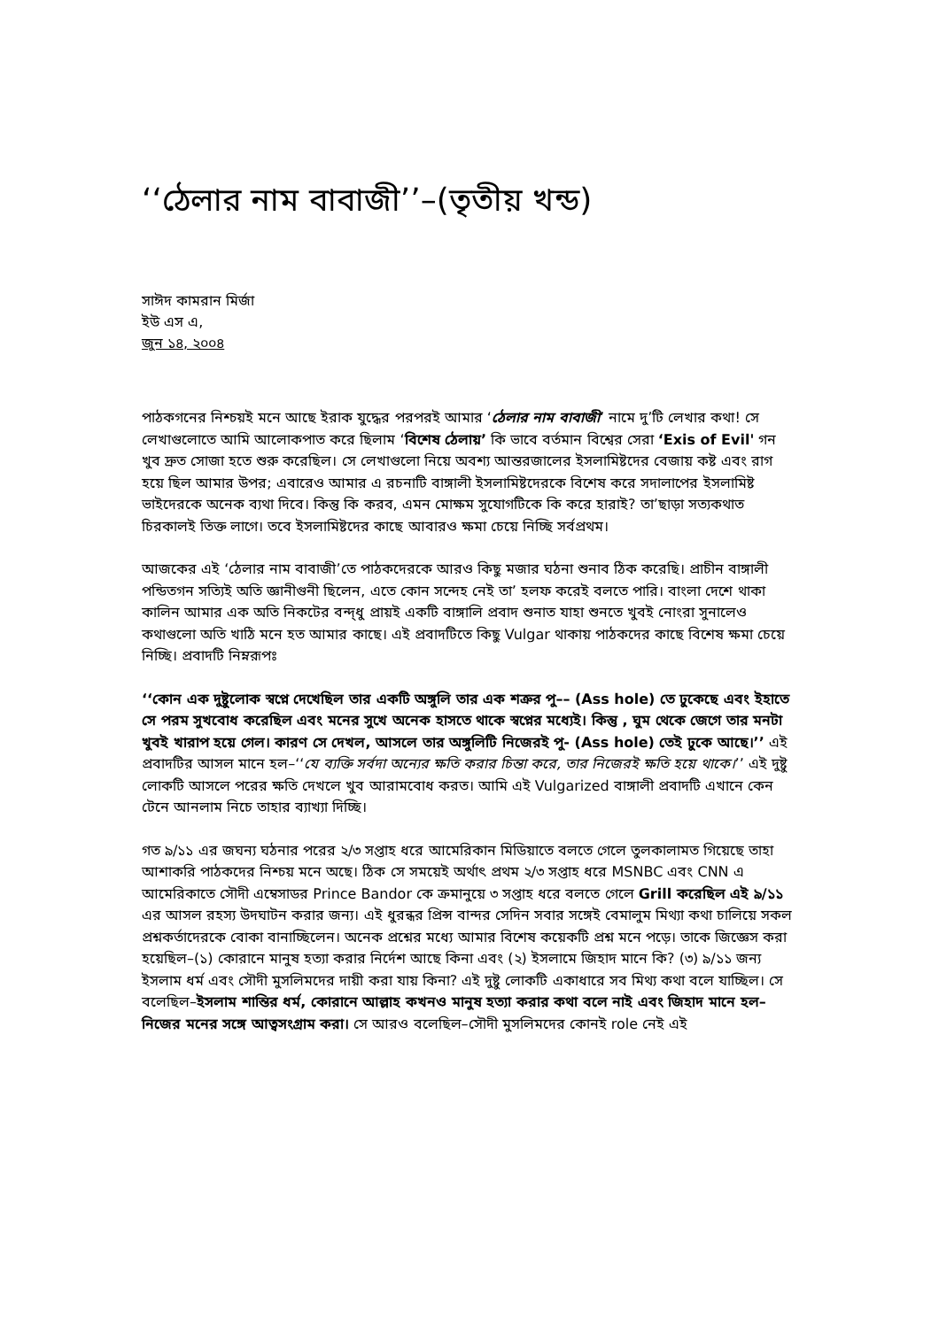‘‘ঠেলার নাম বাবাজী’’–(তৃতীয় খন্ড)
সাঈদ কামরান মির্জা
ইউ এস এ,
জুন ১৪, ২০০৪
পাঠকগনের নিশ্চয়ই মনে আছে ইরাক যুদ্ধের পরপরই আমার ‘ঠেলার নাম বাবাজী’ নামে দু’টি লেখার কথা! সে লেখাগুলোতে আমি আলোকপাত করে ছিলাম ‘বিশেষ ঠেলায়’ কি ভাবে বর্তমান বিশ্বের সেরা ‘Exis of Evil' গন খুব দ্রুত সোজা হতে শুরু করেছিল। সে লেখাগুলো নিয়ে অবশ্য আন্তরজালের ইসলামিষ্টদের বেজায় কষ্ট এবং রাগ হয়ে ছিল আমার উপর; এবারেও আমার এ রচনাটি বাঙ্গালী ইসলামিষ্টদেরকে বিশেষ করে সদালাপের ইসলামিষ্ট ভাইদেরকে অনেক ব্যথা দিবে। কিন্তু কি করব, এমন মোক্ষম সুযোগটিকে কি করে হারাই? তা’ছাড়া সত্যকথাত চিরকালই তিক্ত লাগে। তবে ইসলামিষ্টদের কাছে আবারও ক্ষমা চেয়ে নিচ্ছি সর্বপ্রথম।
আজকের এই ‘ঠেলার নাম বাবাজী’তে পাঠকদেরকে আরও কিছু মজার ঘঠনা শুনাব ঠিক করেছি। প্রাচীন বাঙ্গালী পন্ডিতগন সত্যিই অতি জ্ঞানীগুনী ছিলেন, এতে কোন সন্দেহ নেই তা’ হলফ করেই বলতে পারি। বাংলা দেশে থাকা কালিন আমার এক অতি নিকটের বন্দ্ধু প্রায়ই একটি বাঙ্গালি প্রবাদ শুনাত যাহা শুনতে খুবই নোংরা সুনালেও কথাগুলো অতি খাঠি মনে হত আমার কাছে। এই প্রবাদটিতে কিছু Vulgar থাকায় পাঠকদের কাছে বিশেষ ক্ষমা চেয়ে নিচ্ছি। প্রবাদটি নিম্নরূপঃ
‘‘কোন এক দুষ্টুলোক স্বপ্নে দেখেছিল তার একটি অঙ্গুলি তার এক শত্রুর পু–– (Ass hole) তে ঢুকেছে এবং ইহাতে সে পরম সুখবোধ করেছিল এবং মনের সুখে অনেক হাসতে থাকে স্বপ্নের মধ্যেই। কিন্তু , ঘুম থেকে জেগে তার মনটা খুবই খারাপ হয়ে গেল। কারণ সে দেখল, আসলে তার অঙ্গুলিটি নিজেরই পু- (Ass hole) তেই ঢুকে আছে।’’ এই প্রবাদটির আসল মানে হল–‘‘যে ব্যক্তি সর্বদা অন্যের ক্ষতি করার চিন্তা করে, তার নিজেরই ক্ষতি হয়ে থাকে।’’ এই দুষ্টু লোকটি আসলে পরের ক্ষতি দেখলে খুব আরামবোধ করত। আমি এই Vulgarized বাঙ্গালী প্রবাদটি এখানে কেন টেনে আনলাম নিচে তাহার ব্যাখ্যা দিচ্ছি।
গত ৯/১১ এর জঘন্য ঘঠনার পরের ২/৩ সপ্তাহ ধরে আমেরিকান মিডিয়াতে বলতে গেলে তুলকালামত গিয়েছে তাহা আশাকরি পাঠকদের নিশ্চয় মনে অছে। ঠিক সে সময়েই অর্থাৎ প্রথম ২/৩ সপ্তাহ ধরে MSNBC এবং CNN এ আমেরিকাতে সৌদী এম্বেসাডর Prince Bandor কে ক্রমানুয়ে ৩ সপ্তাহ ধরে বলতে গেলে Grill করেছিল এই ৯/১১ এর আসল রহস্য উদঘাটন করার জন্য। এই ধুরন্ধর প্রিন্স বান্দর সেদিন সবার সঙ্গেই বেমালুম মিথ্যা কথা চালিয়ে সকল প্রশ্নকর্তাদেরকে বোকা বানাচ্ছিলেন। অনেক প্রশ্নের মধ্যে আমার বিশেষ কয়েকটি প্রশ্ন মনে পড়ে। তাকে জিজ্ঞেস করা হয়েছিল–(১) কোরানে মানুষ হত্যা করার নির্দেশ আছে কিনা এবং (২) ইসলামে জিহাদ মানে কি? (৩) ৯/১১ জন্য ইসলাম ধর্ম এবং সৌদী মুসলিমদের দায়ী করা যায় কিনা? এই দুষ্টু লোকটি একাধারে সব মিথ্য কথা বলে যাচ্ছিল। সে বলেছিল–ইসলাম শান্তির ধর্ম, কোরানে আল্লাহ কখনও মানুষ হত্যা করার কথা বলে নাই এবং জিহাদ মানে হল–নিজের মনের সঙ্গে আত্বসংগ্রাম করা। সে আরও বলেছিল–সৌদী মুসলিমদের কোনই role নেই এই